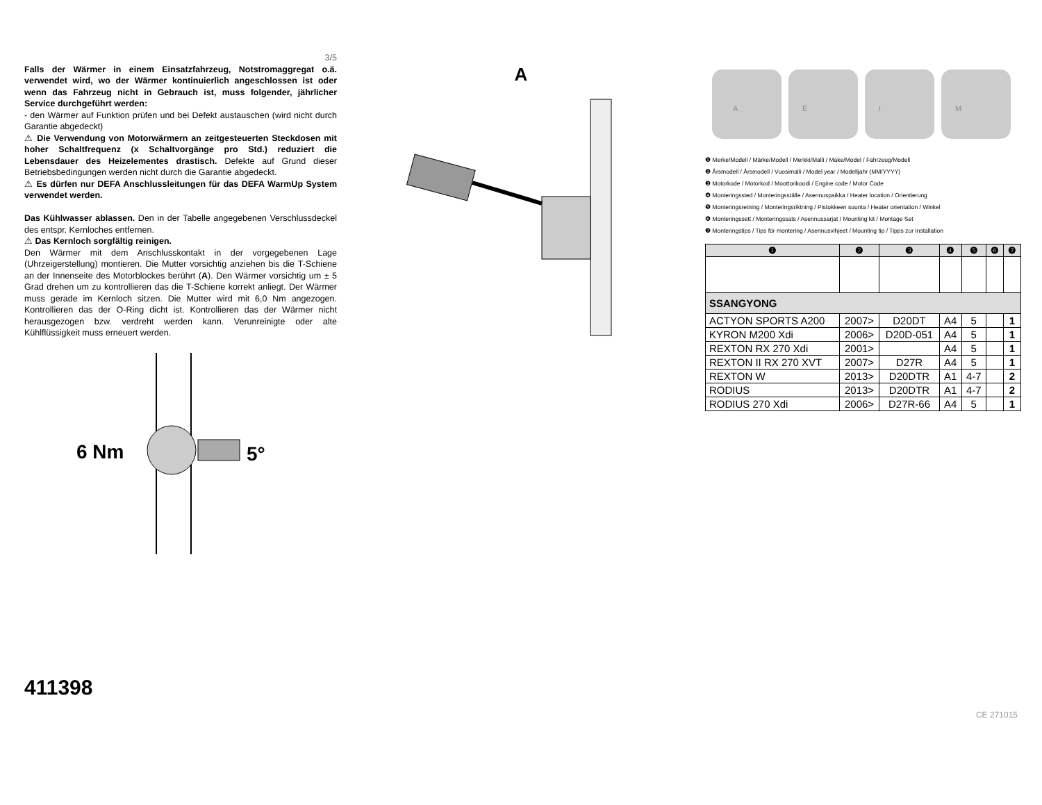3/5
Falls der Wärmer in einem Einsatzfahrzeug, Notstromaggregat o.ä. verwendet wird, wo der Wärmer kontinuierlich angeschlossen ist oder wenn das Fahrzeug nicht in Gebrauch ist, muss folgender, jährlicher Service durchgeführt werden:
- den Wärmer auf Funktion prüfen und bei Defekt austauschen (wird nicht durch Garantie abgedeckt)
⚠ Die Verwendung von Motorwärmern an zeitgesteuerten Steckdosen mit hoher Schaltfrequenz (x Schaltvorgänge pro Std.) reduziert die Lebensdauer des Heizelementes drastisch. Defekte auf Grund dieser Betriebsbedingungen werden nicht durch die Garantie abgedeckt.
⚠ Es dürfen nur DEFA Anschlussleitungen für das DEFA WarmUp System verwendet werden.
Das Kühlwasser ablassen. Den in der Tabelle angegebenen Verschlussdeckel des entspr. Kernloches entfernen.
⚠ Das Kernloch sorgfältig reinigen.
Den Wärmer mit dem Anschlusskontakt in der vorgegebenen Lage (Uhrzeigerstellung) montieren. Die Mutter vorsichtig anziehen bis die T-Schiene an der Innenseite des Motorblockes berührt (A). Den Wärmer vorsichtig um ± 5 Grad drehen um zu kontrollieren das die T-Schiene korrekt anliegt. Der Wärmer muss gerade im Kernloch sitzen. Die Mutter wird mit 6,0 Nm angezogen. Kontrollieren das der O-Ring dicht ist. Kontrollieren das der Wärmer nicht herausgezogen bzw. verdreht werden kann. Verunreinigte oder alte Kühlflüssigkeit muss erneuert werden.
6 Nm
5°
411398
A
A
E
I
M
❶ Merke/Modell / Märke/Modell / Merkki/Malli / Make/Model / Fahrzeug/Modell
❷ Årsmodell / Årsmodell / Vuosimalli / Model year / Modelljahr (MM/YYYY)
❸ Motorkode / Motorkod / Moottorikoodi / Engine code / Motor Code
❹ Monteringssted / Monteringsställe / Asennuspaikka / Heater location / Orientierung
❺ Monteringsretning / Monteringsriktning / Pistokkeen suunta / Heater orientation / Winkel
❻ Monteringssett / Monteringssats / Asennussarjat / Mounting kit / Montage Set
❼ Monteringstips / Tips för montering / Asennusvihjeet / Mounting tip / Tipps zur Installation
| ❶ | ❷ | ❸ | ❹ | ❺ | ❻ | ❼ |
| --- | --- | --- | --- | --- | --- | --- |
| SSANGYONG | | | | | | |
| ACTYON SPORTS A200 | 2007> | D20DT | A4 | 5 | | 1 |
| KYRON M200 Xdi | 2006> | D20D-051 | A4 | 5 | | 1 |
| REXTON RX 270 Xdi | 2001> | | A4 | 5 | | 1 |
| REXTON II RX 270 XVT | 2007> | D27R | A4 | 5 | | 1 |
| REXTON W | 2013> | D20DTR | A1 | 4-7 | | 2 |
| RODIUS | 2013> | D20DTR | A1 | 4-7 | | 2 |
| RODIUS 270 Xdi | 2006> | D27R-66 | A4 | 5 | | 1 |
CE 271015